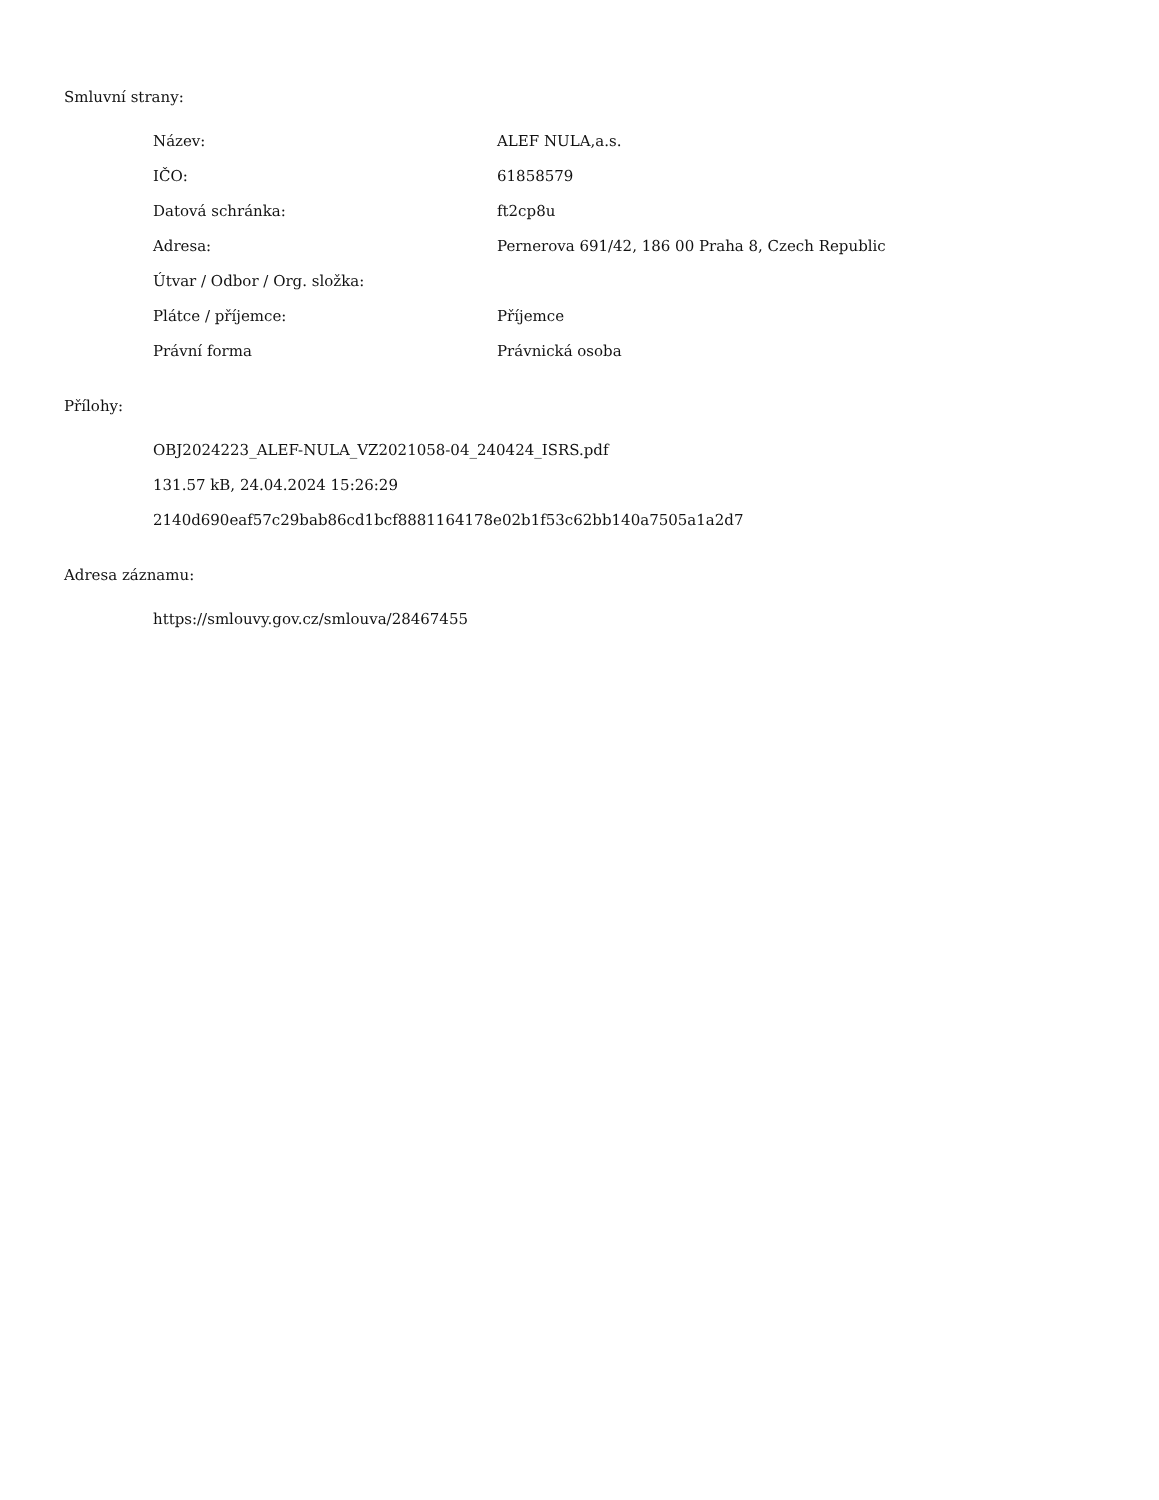Smluvní strany:
| Název: | ALEF NULA,a.s. |
| IČO: | 61858579 |
| Datová schránka: | ft2cp8u |
| Adresa: | Pernerova 691/42, 186 00 Praha 8, Czech Republic |
| Útvar / Odbor / Org. složka: | |
| Plátce / příjemce: | Příjemce |
| Právní forma | Právnická osoba |
Přílohy:
OBJ2024223_ALEF-NULA_VZ2021058-04_240424_ISRS.pdf
131.57 kB, 24.04.2024 15:26:29
2140d690eaf57c29bab86cd1bcf8881164178e02b1f53c62bb140a7505a1a2d7
Adresa záznamu:
https://smlouvy.gov.cz/smlouva/28467455